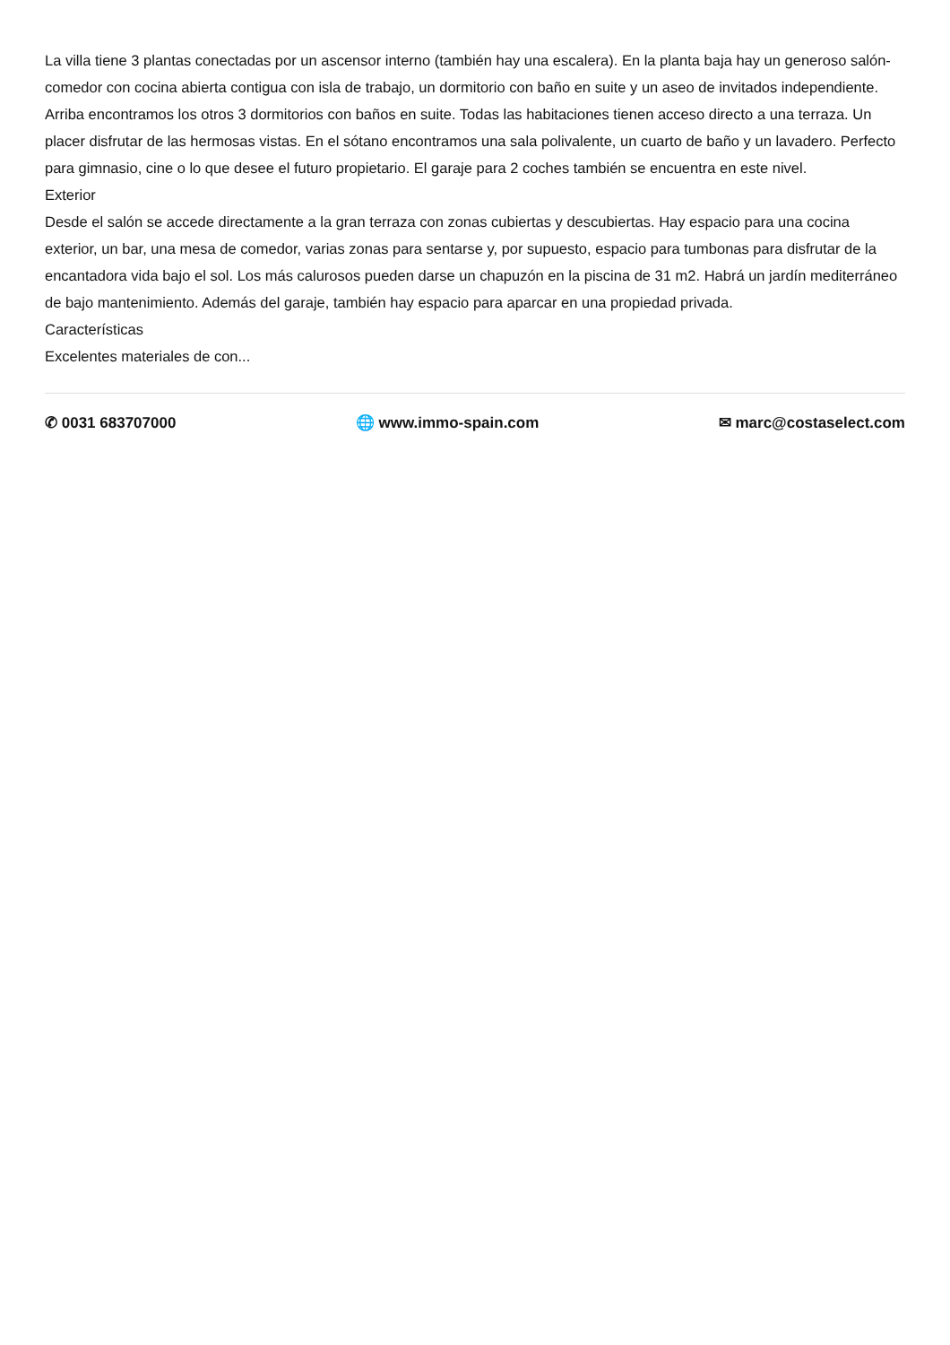La villa tiene 3 plantas conectadas por un ascensor interno (también hay una escalera). En la planta baja hay un generoso salón-comedor con cocina abierta contigua con isla de trabajo, un dormitorio con baño en suite y un aseo de invitados independiente. Arriba encontramos los otros 3 dormitorios con baños en suite. Todas las habitaciones tienen acceso directo a una terraza. Un placer disfrutar de las hermosas vistas. En el sótano encontramos una sala polivalente, un cuarto de baño y un lavadero. Perfecto para gimnasio, cine o lo que desee el futuro propietario. El garaje para 2 coches también se encuentra en este nivel.
Exterior
Desde el salón se accede directamente a la gran terraza con zonas cubiertas y descubiertas. Hay espacio para una cocina exterior, un bar, una mesa de comedor, varias zonas para sentarse y, por supuesto, espacio para tumbonas para disfrutar de la encantadora vida bajo el sol. Los más calurosos pueden darse un chapuzón en la piscina de 31 m2. Habrá un jardín mediterráneo de bajo mantenimiento. Además del garaje, también hay espacio para aparcar en una propiedad privada.
Características
Excelentes materiales de con...
✆ 0031 683707000 🌐 www.immo-spain.com ✉ marc@costaselect.com